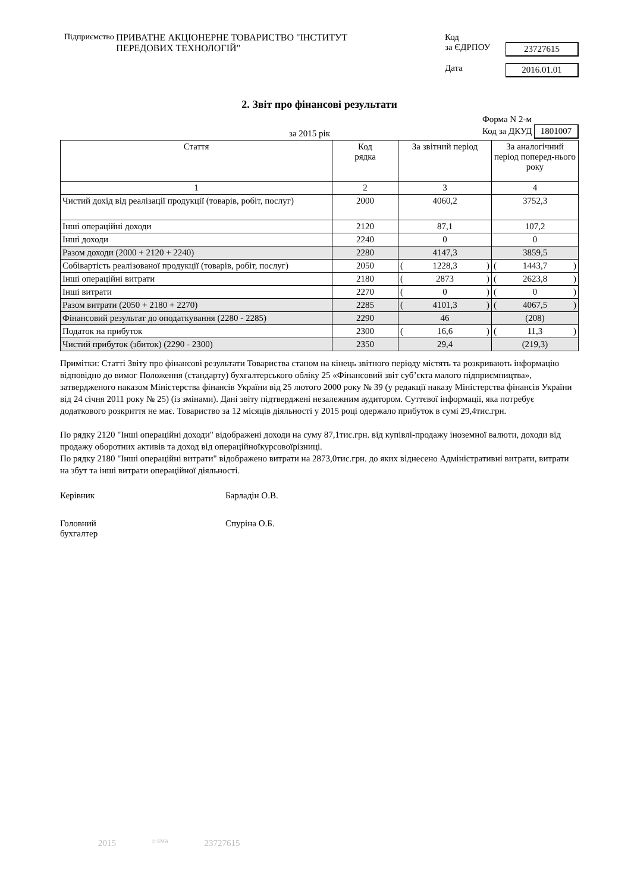Підприємство ПРИВАТНЕ АКЦІОНЕРНЕ ТОВАРИСТВО "ІНСТИТУТ
ПЕРЕДОВИХ ТЕХНОЛОГІЙ"
Код
за ЄДРПОУ 23727615
Дата 2016.01.01
2. Звіт про фінансові результати
за 2015 рік Форма N 2-м
Код за ДКУД 1801007
| Стаття | Код рядка | За звітний період | За аналогічний період поперед-нього року |
| --- | --- | --- | --- |
| 1 | 2 | 3 | 4 |
| Чистий дохід від реалізації продукції (товарів, робіт, послуг) | 2000 | 4060,2 | 3752,3 |
| Інші операційні доходи | 2120 | 87,1 | 107,2 |
| Інші доходи | 2240 | 0 | 0 |
| Разом доходи (2000 + 2120 + 2240) | 2280 | 4147,3 | 3859,5 |
| Собівартість реалізованої продукції (товарів, робіт, послуг) | 2050 | ( 1228,3 ) | ( 1443,7 ) |
| Інші операційні витрати | 2180 | ( 2873 ) | ( 2623,8 ) |
| Інші витрати | 2270 | ( 0 ) | ( 0 ) |
| Разом витрати (2050 + 2180 + 2270) | 2285 | ( 4101,3 ) | ( 4067,5 ) |
| Фінансовий результат до оподаткування (2280 - 2285) | 2290 | 46 | (208) |
| Податок на прибуток | 2300 | ( 16,6 ) | ( 11,3 ) |
| Чистий прибуток (збиток) (2290 - 2300) | 2350 | 29,4 | (219,3) |
Примітки: Статті Звіту про фінансові результати Товариства станом на кінець звітного періоду містять та розкривають інформацію відповідно до вимог Положення (стандарту) бухгалтерського обліку 25 «Фінансовий звіт суб’єкта малого підприємництва», затвердженого наказом Міністерства фінансів України від 25 лютого 2000 року № 39 (у редакції наказу Міністерства фінансів України від 24 січня 2011 року № 25) (із змінами). Дані звіту підтверджені незалежним аудитором. Суттєвої інформації, яка потребує додаткового розкриття не має. Товариство за 12 місяців діяльності у 2015 році одержало прибуток в сумі 29,4тис.грн.
По рядку 2120 "Інші операційні доходи" відображені доходи на суму 87,1тис.грн. від купівлі-продажу іноземної валюти, доходи від продажу оборотних активів та доход від операційноїкурсовоїрізниці.
По рядку 2180 "Інші операційні витрати" відображено витрати на 2873,0тис.грн. до яких віднесено Адміністративні витрати, витрати на збут та інші витрати операційної діяльності.
Керівник Барладін О.В.
Головний
бухгалтер
Спуріна О.Б.
2015 © SMA 23727615